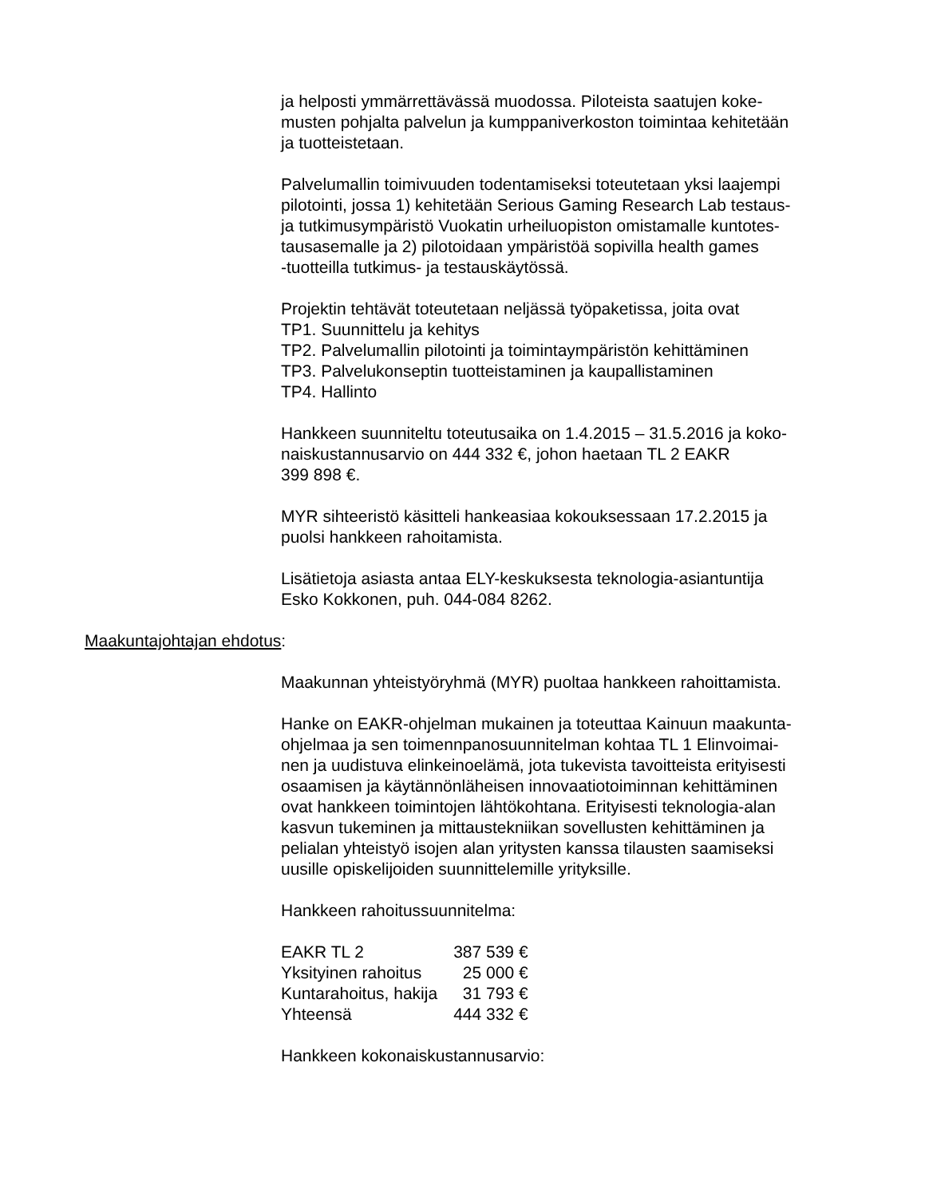ja helposti ymmärrettävässä muodossa. Piloteista saatujen koke-
musten pohjalta palvelun ja kumppaniverkoston toimintaa kehitetään
ja tuotteistetaan.
Palvelumallin toimivuuden todentamiseksi toteutetaan yksi laajempi
pilotointi, jossa 1) kehitetään Serious Gaming Research Lab testaus-
ja tutkimusympäristö Vuokatin urheiluopiston omistamalle kuntotes-
tausasemalle ja 2) pilotoidaan ympäristöä sopivilla health games
-tuotteilla tutkimus- ja testauskäytössä.
Projektin tehtävät toteutetaan neljässä työpaketissa, joita ovat
TP1. Suunnittelu ja kehitys
TP2. Palvelumallin pilotointi ja toimintaympäristön kehittäminen
TP3. Palvelukonseptin tuotteistaminen ja kaupallistaminen
TP4. Hallinto
Hankkeen suunniteltu toteutusaika on 1.4.2015 – 31.5.2016 ja koko-
naiskustannusarvio on 444 332 €, johon haetaan TL 2 EAKR
399 898 €.
MYR sihteeristö käsitteli hankeasiaa kokouksessaan 17.2.2015 ja
puolsi hankkeen rahoitamista.
Lisätietoja asiasta antaa ELY-keskuksesta teknologia-asiantuntija
Esko Kokkonen, puh. 044-084 8262.
Maakuntajohtajan ehdotus:
Maakunnan yhteistyöryhmä (MYR) puoltaa hankkeen rahoittamista.
Hanke on EAKR-ohjelman mukainen ja toteuttaa Kainuun maakunta-
ohjelmaa ja sen toimennpanosuunnitelman kohtaa TL 1 Elinvoimai-
nen ja uudistuva elinkeinoelämä, jota tukevista tavoitteista erityisesti
osaamisen ja käytännönläheisen innovaatiotoiminnan kehittäminen
ovat hankkeen toimintojen lähtökohtana. Erityisesti teknologia-alan
kasvun tukeminen ja mittaustekniikan sovellusten kehittäminen ja
pelialan yhteistyö isojen alan yritysten kanssa tilausten saamiseksi
uusille opiskelijoiden suunnittelemille yrityksille.
Hankkeen rahoitussuunnitelma:
| EAKR TL 2 | 387 539 € |
| Yksityinen rahoitus | 25 000 € |
| Kuntarahoitus, hakija | 31 793 € |
| Yhteensä | 444 332 € |
Hankkeen kokonaiskustannusarvio: